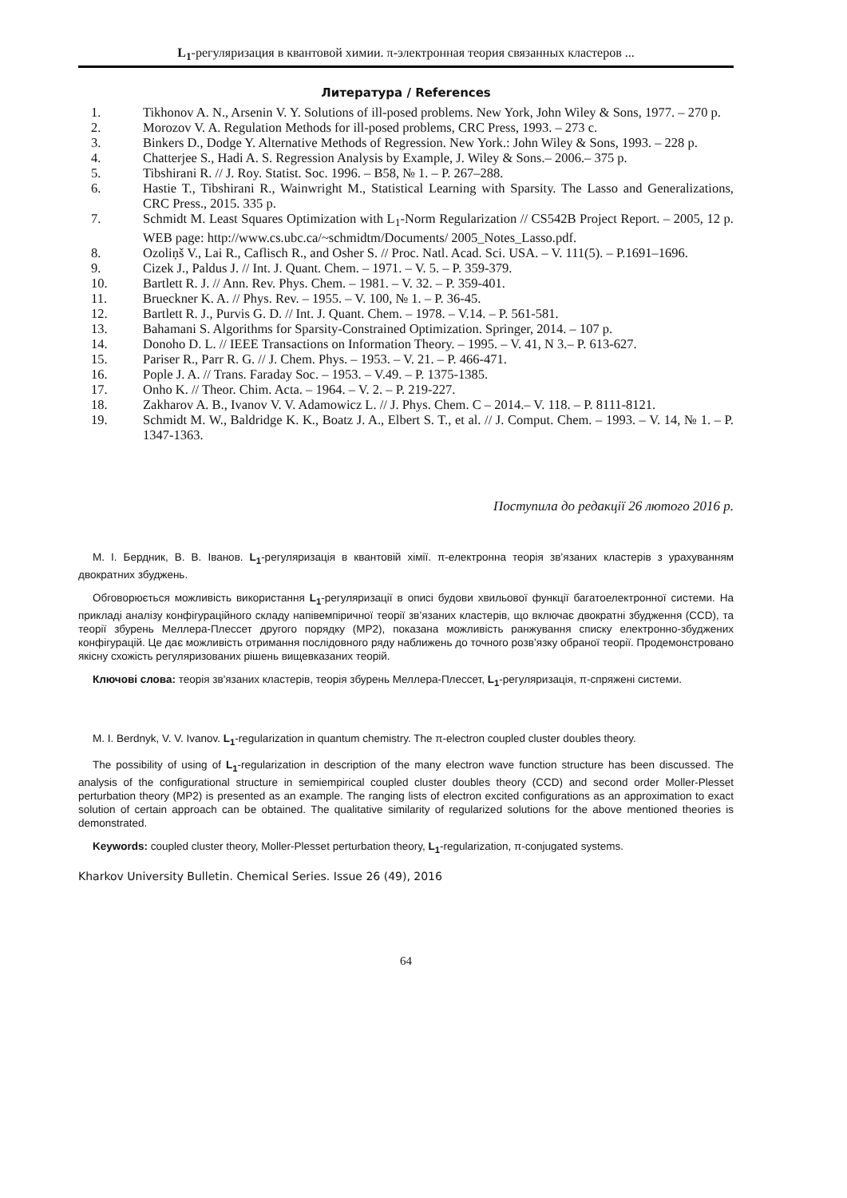L<sub>1</sub>-регуляризация в квантовой химии. π-электронная теория связанных кластеров ...
Литература / References
1. Tikhonov A. N., Arsenin V. Y. Solutions of ill-posed problems. New York, John Wiley & Sons, 1977. – 270 p.
2. Morozov V. A. Regulation Methods for ill-posed problems, CRC Press, 1993. – 273 c.
3. Binkers D., Dodge Y. Alternative Methods of Regression. New York.: John Wiley & Sons, 1993. – 228 p.
4. Chatterjee S., Hadi A. S. Regression Analysis by Example, J. Wiley & Sons.– 2006.– 375 p.
5. Tibshirani R. // J. Roy. Statist. Soc. 1996. – B58, № 1. – P. 267–288.
6. Hastie T., Tibshirani R., Wainwright M., Statistical Learning with Sparsity. The Lasso and Generalizations, CRC Press., 2015. 335 p.
7. Schmidt M. Least Squares Optimization with L<sub>1</sub>-Norm Regularization // CS542B Project Report. – 2005, 12 p. WEB page: http://www.cs.ubc.ca/~schmidtm/Documents/ 2005_Notes_Lasso.pdf.
8. Ozoliņš V., Lai R., Caflisch R., and Osher S. // Proc. Natl. Acad. Sci. USA. – V. 111(5). – P.1691–1696.
9. Cizek J., Paldus J. // Int. J. Quant. Chem. – 1971. – V. 5. – P. 359-379.
10. Bartlett R. J. // Ann. Rev. Phys. Chem. – 1981. – V. 32. – P. 359-401.
11. Brueckner K. A. // Phys. Rev. – 1955. – V. 100, № 1. – P. 36-45.
12. Bartlett R. J., Purvis G. D. // Int. J. Quant. Chem. – 1978. – V.14. – P. 561-581.
13. Bahamani S. Algorithms for Sparsity-Constrained Optimization. Springer, 2014. – 107 p.
14. Donoho D. L. // IEEE Transactions on Information Theory. – 1995. – V. 41, N 3.– P. 613-627.
15. Pariser R., Parr R. G. // J. Chem. Phys. – 1953. – V. 21. – P. 466-471.
16. Pople J. A. // Trans. Faraday Soc. – 1953. – V.49. – P. 1375-1385.
17. Onho K. // Theor. Chim. Acta. – 1964. – V. 2. – P. 219-227.
18. Zakharov A. B., Ivanov V. V. Adamowicz L. // J. Phys. Chem. C – 2014.– V. 118. – P. 8111-8121.
19. Schmidt M. W., Baldridge K. K., Boatz J. A., Elbert S. T., et al. // J. Comput. Chem. – 1993. – V. 14, № 1. – P. 1347-1363.
Поступила до редакції 26 лютого 2016 р.
М. І. Бердник, В. В. Іванов. L<sub>1</sub>-регуляризація в квантовій хімії. π-електронна теорія зв’язаних кластерів з урахуванням двократних збуджень.
Обговорюється можливість використання L<sub>1</sub>-регуляризації в описі будови хвильової функції багатоелектронної системи. На прикладі аналізу конфігураційного складу напівемпіричної теорії зв’язаних кластерів, що включає двократні збудження (CCD), та теорії збурень Меллера-Плессет другого порядку (MP2), показана можливість ранжування списку електронно-збуджених конфігурацій. Це дає можливість отримання послідовного ряду наближень до точного розв’язку обраної теорії. Продемонстровано якісну схожість регуляризованих рішень вищевказаних теорій.
Ключові слова: теорія зв'язаних кластерів, теорія збурень Меллера-Плессет, L<sub>1</sub>-регуляризація, π-спряжені системи.
M. I. Berdnyk, V. V. Ivanov. L<sub>1</sub>-regularization in quantum chemistry. The π-electron coupled cluster doubles theory.
The possibility of using of L<sub>1</sub>-regularization in description of the many electron wave function structure has been discussed. The analysis of the configurational structure in semiempirical coupled cluster doubles theory (CCD) and second order Moller-Plesset perturbation theory (MP2) is presented as an example. The ranging lists of electron excited configurations as an approximation to exact solution of certain approach can be obtained. The qualitative similarity of regularized solutions for the above mentioned theories is demonstrated.
Keywords: coupled cluster theory, Moller-Plesset perturbation theory, L<sub>1</sub>-regularization, π-conjugated systems.
Kharkov University Bulletin. Chemical Series. Issue 26 (49), 2016
64